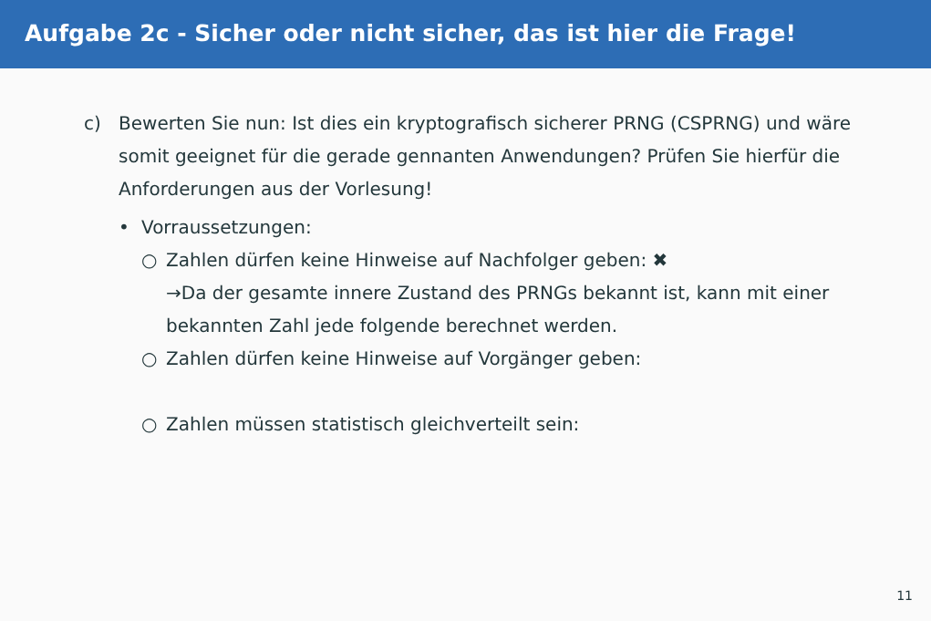Aufgabe 2c - Sicher oder nicht sicher, das ist hier die Frage!
c) Bewerten Sie nun: Ist dies ein kryptografisch sicherer PRNG (CSPRNG) und wäre somit geeignet für die gerade gennanten Anwendungen? Prüfen Sie hierfür die Anforderungen aus der Vorlesung!
• Vorraussetzungen:
○ Zahlen dürfen keine Hinweise auf Nachfolger geben: ✖
→Da der gesamte innere Zustand des PRNGs bekannt ist, kann mit einer bekannten Zahl jede folgende berechnet werden.
○ Zahlen dürfen keine Hinweise auf Vorgänger geben:
○ Zahlen müssen statistisch gleichverteilt sein:
11